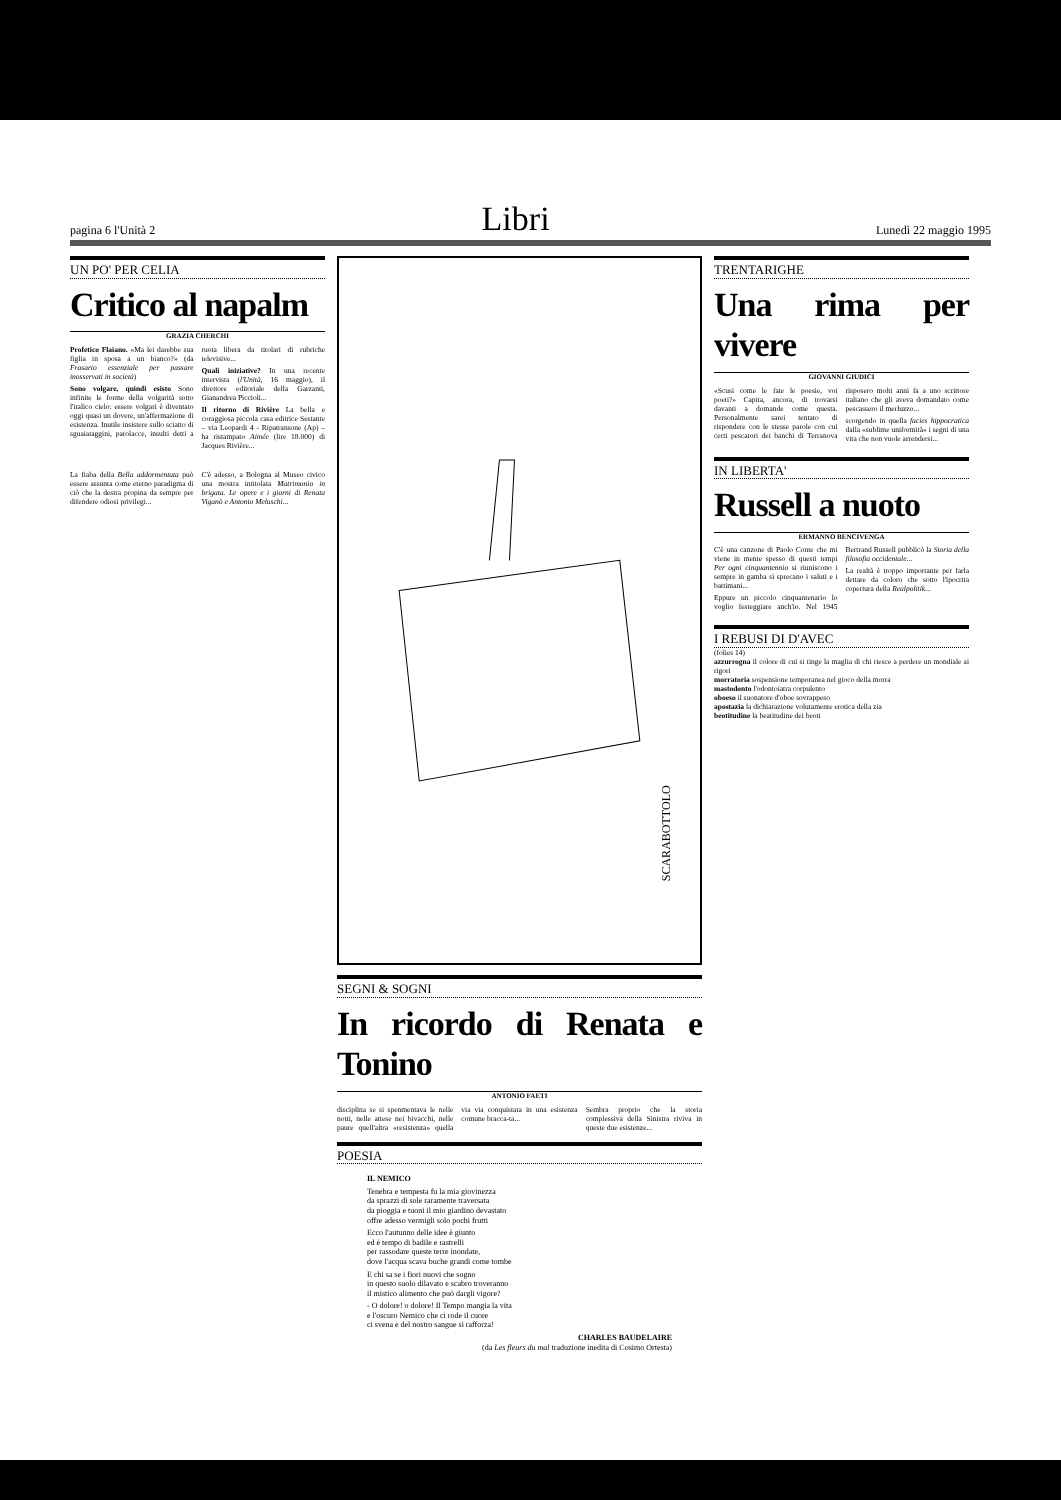pagina 6 l'Unità 2 Libri Lunedì 22 maggio 1995
UN PO' PER CELIA
Critico al napalm
GRAZIA CHERCHI
Profetico Flaiano. «Ma lei darebbe sua figlia in sposa a un bianco?» (da Frasario essenziale per passare inosservati in società)
Sono volgare, quindi esisto Sono infinite le forme della volgarità sotto l'italico cielo: essere volgari è diventato oggi quasi un dovere, un'affermazione di esistenza. Inutile insistere sullo sciatto di sguaiataggini, parolacce, insulti detti a ruota libera da titolari di rubriche televisive...
Quali iniziative? In una recente intervista (l'Unità, 16 maggio), il direttore editoriale della Garzanti, Gianandrea Piccioli...
Il ritorno di Rivière La bella e coraggiosa piccola casa editrice Sestante – via Leopardi 4 - Ripatransone (Ap) – ha ristampato Aimée (lire 18.000) di Jacques Rivière...
La fiaba della Bella addormentata può essere assunta come eterno paradigma di ciò che la destra propina da sempre per difendere odiosi privilegi...
C'è adesso, a Bologna al Museo civico una mostra intitolata Matrimonio in brigata. Le opere e i giorni di Renata Viganò e Antonio Meluschi...
SCARABOTTOLO
SEGNI & SOGNI
In ricordo di Renata e Tonino
ANTONIO FAETI
disciplina se si spenmentava le nelle notti, nelle attese nei bivacchi, nelle paure quell'altra «resistenza» quella via via conquistata in una esistenza comune bracca-ta...
Sembra proprio che la storia complessiva della Sinistra riviva in queste due esistenze...
POESIA
IL NEMICO
Tenebra e tempesta fu la mia giovinezza
da sprazzi di sole raramente traversata
da pioggia e tuoni il mio giardino devastato
offre adesso vermigli solo pochi frutti
Ecco l'autunno delle idee è giunto
ed è tempo di badile e rastrelli
per rassodare queste terre inondate,
dove l'acqua scava buche grandi come tombe
E chi sa se i fiori nuovi che sogno
in questo suolo dilavato e scabro troveranno
il mistico alimento che può dargli vigore?
- O dolore! o dolore! Il Tempo mangia la vita
e l'oscuro Nemico che ci rode il cuore
ci svena e del nostro sangue si rafforza!
CHARLES BAUDELAIRE
(da Les fleurs du mal traduzione inedita di Cosimo Ortesta)
TRENTARIGHE
Una rima per vivere
GIOVANNI GIUDICI
«Scusi come le fate le poesie, voi poeti?» Capita, ancora, di trovarsi davanti a domande come questa. Personalmente sarei tentato di rispondere con le stesse parole con cui certi pescatori dei banchi di Terranova risposero molti anni fa a uno scrittore italiano che gli aveva domandato come pescassero il merluzzo...
scorgendo in quella facies hippocratica dalla «sublime uniformità» i segni di una vita che non vuole arrendersi...
IN LIBERTA'
Russell a nuoto
ERMANNO BENCIVENGA
C'è una canzone di Paolo Conte che mi viene in mente spesso di questi tempi Per ogni cinquantennio si riuniscono i sempre in gamba si sprecano i saluti e i battimani...
Eppure un piccolo cinquantenario lo voglio festeggiare anch'io. Nel 1945 Bertrand Russell pubblicò la Storia della filosofia occidentale...
La realtà è troppo importante per farla dettare da coloro che sotto l'ipocrita copertura della Realpolitik...
I REBUSI DI D'AVEC
(folies 14)
azzurrogna il colore di cui si tinge la maglia di chi riesce a perdere un mondiale ai rigori
morratoria sospensione temporanea nel gioco della morra
mastodonto l'odontoiatra corpulento
oboeso il suonatore d'oboe sovrappeso
apostazia la dichiarazione volutamente erotica della zia
beotitudine la beatitudine dei beoti